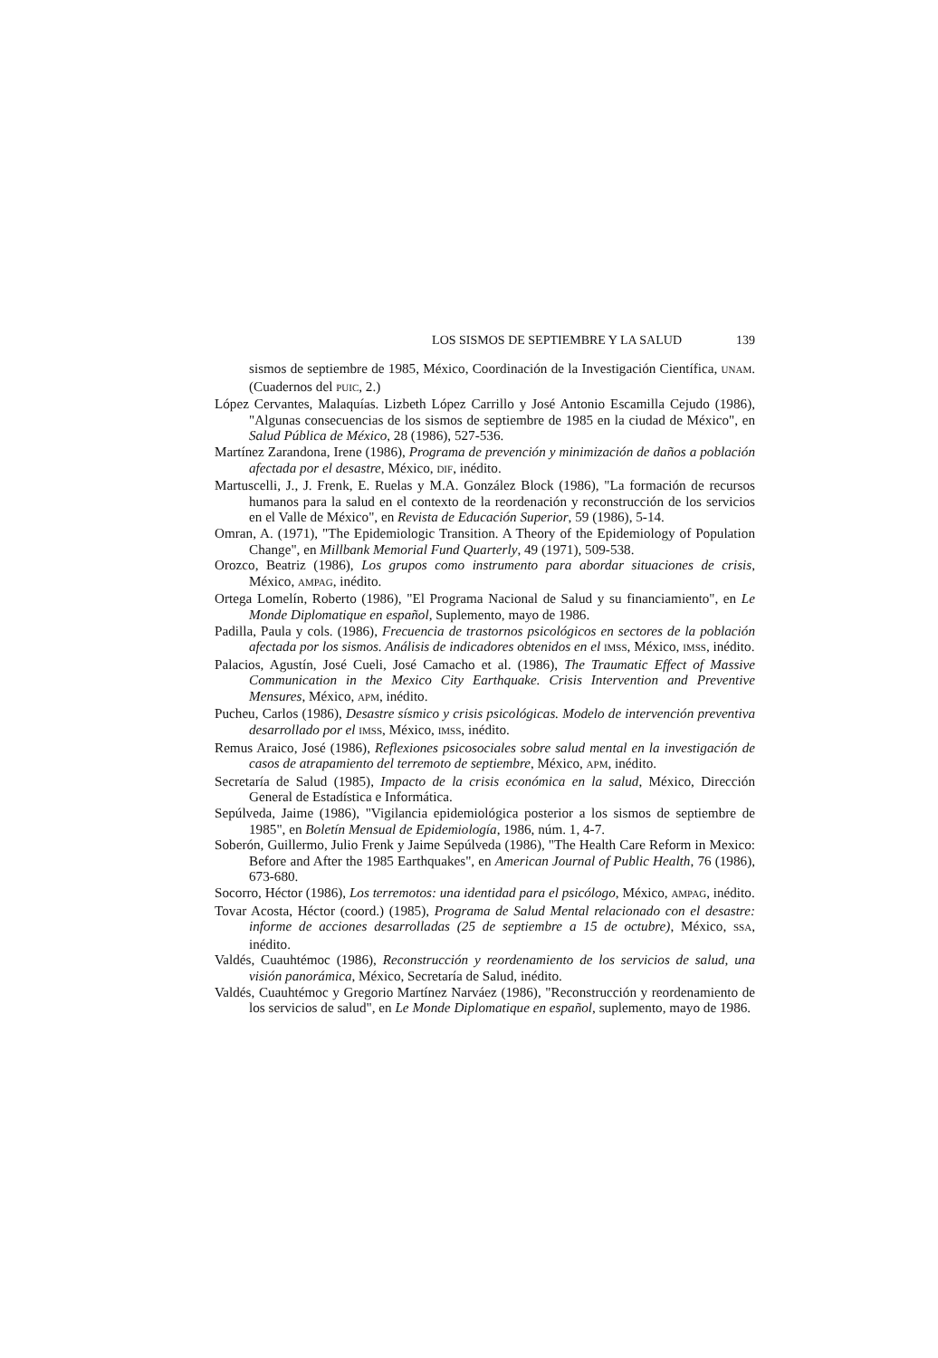LOS SISMOS DE SEPTIEMBRE Y LA SALUD 139
sismos de septiembre de 1985, México, Coordinación de la Investigación Científica, UNAM. (Cuadernos del PUIC, 2.)
López Cervantes, Malaquías. Lizbeth López Carrillo y José Antonio Escamilla Cejudo (1986), "Algunas consecuencias de los sismos de septiembre de 1985 en la ciudad de México", en Salud Pública de México, 28 (1986), 527-536.
Martínez Zarandona, Irene (1986), Programa de prevención y minimización de daños a población afectada por el desastre, México, DIF, inédito.
Martuscelli, J., J. Frenk, E. Ruelas y M.A. González Block (1986), "La formación de recursos humanos para la salud en el contexto de la reordenación y reconstrucción de los servicios en el Valle de México", en Revista de Educación Superior, 59 (1986), 5-14.
Omran, A. (1971), "The Epidemiologic Transition. A Theory of the Epidemiology of Population Change", en Millbank Memorial Fund Quarterly, 49 (1971), 509-538.
Orozco, Beatriz (1986), Los grupos como instrumento para abordar situaciones de crisis, México, AMPAG, inédito.
Ortega Lomelín, Roberto (1986), "El Programa Nacional de Salud y su financiamiento", en Le Monde Diplomatique en español, Suplemento, mayo de 1986.
Padilla, Paula y cols. (1986), Frecuencia de trastornos psicológicos en sectores de la población afectada por los sismos. Análisis de indicadores obtenidos en el IMSS, México, IMSS, inédito.
Palacios, Agustín, José Cueli, José Camacho et al. (1986), The Traumatic Effect of Massive Communication in the Mexico City Earthquake. Crisis Intervention and Preventive Mensures, México, APM, inédito.
Pucheu, Carlos (1986), Desastre sísmico y crisis psicológicas. Modelo de intervención preventiva desarrollado por el IMSS, México, IMSS, inédito.
Remus Araico, José (1986), Reflexiones psicosociales sobre salud mental en la investigación de casos de atrapamiento del terremoto de septiembre, México, APM, inédito.
Secretaría de Salud (1985), Impacto de la crisis económica en la salud, México, Dirección General de Estadística e Informática.
Sepúlveda, Jaime (1986), "Vigilancia epidemiológica posterior a los sismos de septiembre de 1985", en Boletín Mensual de Epidemiología, 1986, núm. 1, 4-7.
Soberón, Guillermo, Julio Frenk y Jaime Sepúlveda (1986), "The Health Care Reform in Mexico: Before and After the 1985 Earthquakes", en American Journal of Public Health, 76 (1986), 673-680.
Socorro, Héctor (1986), Los terremotos: una identidad para el psicólogo, México, AMPAG, inédito.
Tovar Acosta, Héctor (coord.) (1985), Programa de Salud Mental relacionado con el desastre: informe de acciones desarrolladas (25 de septiembre a 15 de octubre), México, SSA, inédito.
Valdés, Cuauhtémoc (1986), Reconstrucción y reordenamiento de los servicios de salud, una visión panorámica, México, Secretaría de Salud, inédito.
Valdés, Cuauhtémoc y Gregorio Martínez Narváez (1986), "Reconstrucción y reordenamiento de los servicios de salud", en Le Monde Diplomatique en español, suplemento, mayo de 1986.